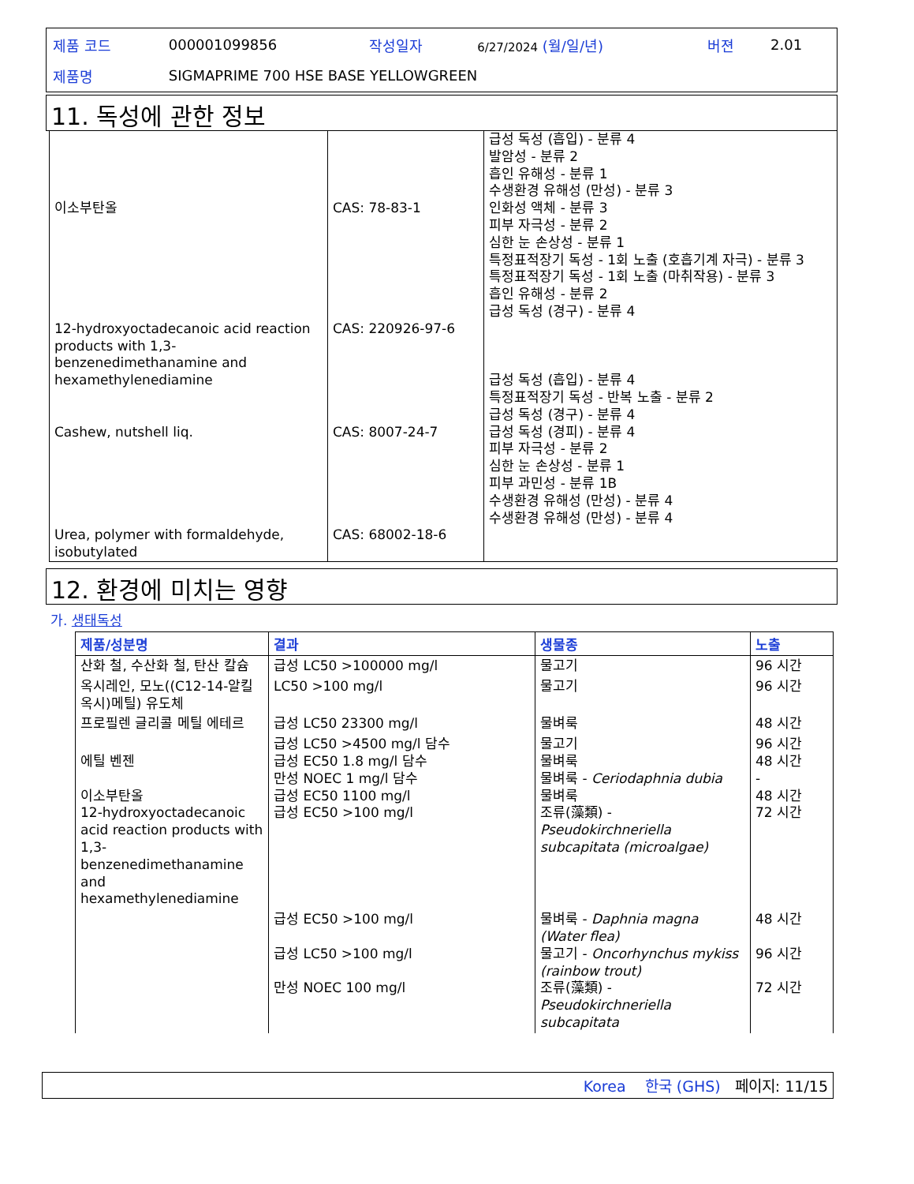| 제품 코드 | 000001099856 | 작성일자 | 6/27/2024 (월/일/년) | 버젼 | 2.01 |
| 제품명 | SIGMAPRIME 700 HSE BASE YELLOWGREEN | | | | |
11. 독성에 관한 정보
| 이소부탄올 12-hydroxyoctadecanoic acid reaction products with 1,3-benzenedimethanamine and hexamethylenediamine Cashew, nutshell liq. Urea, polymer with formaldehyde, isobutylated | CAS: 78-83-1 CAS: 220926-97-6 CAS: 8007-24-7 CAS: 68002-18-6 | 급성 독성 (흡입) - 분류 4 발암성 - 분류 2 흡인 유해성 - 분류 1 수생환경 유해성 (만성) - 분류 3 인화성 액체 - 분류 3 피부 자극성 - 분류 2 심한 눈 손상성 - 분류 1 특정표적장기 독성 - 1회 노출 (호흡기계 자극) - 분류 3 특정표적장기 독성 - 1회 노출 (마취작용) - 분류 3 흡인 유해성 - 분류 2 급성 독성 (경구) - 분류 4 급성 독성 (흡입) - 분류 4 특정표적장기 독성 - 반복 노출 - 분류 2 급성 독성 (경구) - 분류 4 급성 독성 (경피) - 분류 4 피부 자극성 - 분류 2 심한 눈 손상성 - 분류 1 피부 과민성 - 분류 1B 수생환경 유해성 (만성) - 분류 4 수생환경 유해성 (만성) - 분류 4 |
12. 환경에 미치는 영향
가. 생태독성
| 제품/성분명 | 결과 | 생물종 | 노출 |
| --- | --- | --- | --- |
| 산화 철, 수산화 철, 탄산 칼슘 | 급성 LC50 >100000 mg/l | 물고기 | 96 시간 |
| 옥시레인, 모노((C12-14-알킬옥시)메틸) 유도체 | LC50 >100 mg/l | 물고기 | 96 시간 |
| 프로필렌 글리콜 메틸 에테르 | 급성 LC50 23300 mg/l | 물벼룩 | 48 시간 |
| 에틸 벤젠 이소부탄올 12-hydroxyoctadecanoic acid reaction products with 1,3-benzenedimethanamine and hexamethylenediamine | 급성 LC50 >4500 mg/l 담수 급성 EC50 1.8 mg/l 담수 만성 NOEC 1 mg/l 담수 급성 EC50 1100 mg/l 급성 EC50 >100 mg/l | 물고기 물벼룩 물벼룩 - Ceriodaphnia dubia 물벼룩 조류(藻類) - Pseudokirchneriella subcapitata (microalgae) | 96 시간 48 시간 - 48 시간 72 시간 |
| | 급성 EC50 >100 mg/l 급성 LC50 >100 mg/l 만성 NOEC 100 mg/l | 물벼룩 - Daphnia magna (Water flea) 물고기 - Oncorhynchus mykiss (rainbow trout) 조류(藻類) - Pseudokirchneriella subcapitata | 48 시간 96 시간 72 시간 |
Korea 한국 (GHS) 페이지: 11/15